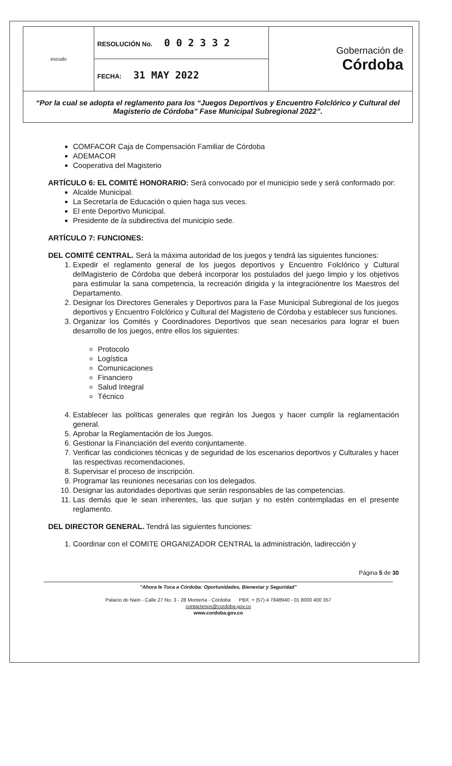| escudo | RESOLUCIÓN No. 0 0 2 3 3 2 | Gobernación de Córdoba |
| | FECHA: 31 MAY 2022 | |
| “Por la cual se adopta el reglamento para los “Juegos Deportivos y Encuentro Folclórico y Cultural del Magisterio de Córdoba” Fase Municipal Subregional 2022”. | | |
COMFACOR Caja de Compensación Familiar de Córdoba
ADEMACOR
Cooperativa del Magisterio
ARTÍCULO 6: EL COMITÉ HONORARIO: Será convocado por el municipio sede y será conformado por:
Alcalde Municipal.
La Secretaría de Educación o quien haga sus veces.
El ente Deportivo Municipal.
Presidente de la subdirectiva del municipio sede.
ARTÍCULO 7: FUNCIONES:
DEL COMITÉ CENTRAL. Será la máxima autoridad de los juegos y tendrá las siguientes funciones:
1. Expedir el reglamento general de los juegos deportivos y Encuentro Folclórico y Cultural delMagisterio de Córdoba que deberá incorporar los postulados del juego limpio y los objetivos para estimular la sana competencia, la recreación dirigida y la integraciónentre los Maestros del Departamento.
2. Designar los Directores Generales y Deportivos para la Fase Municipal Subregional de los juegos deportivos y Encuentro Folclórico y Cultural del Magisterio de Córdoba y establecer sus funciones.
3. Organizar los Comités y Coordinadores Deportivos que sean necesarios para lograr el buen desarrollo de los juegos, entre ellos los siguientes:
Protocolo
Logística
Comunicaciones
Financiero
Salud Integral
Técnico
4. Establecer las políticas generales que regirán los Juegos y hacer cumplir la reglamentación general.
5. Aprobar la Reglamentación de los Juegos.
6. Gestionar la Financiación del evento conjuntamente.
7. Verificar las condiciones técnicas y de seguridad de los escenarios deportivos y Culturales y hacer las respectivas recomendaciones.
8. Supervisar el proceso de inscripción.
9. Programar las reuniones necesarias con los delegados.
10. Designar las autoridades deportivas que serán responsables de las competencias.
11. Las demás que le sean inherentes, las que surjan y no estén contempladas en el presente reglamento.
DEL DIRECTOR GENERAL. Tendrá las siguientes funciones:
1. Coordinar con el COMITE ORGANIZADOR CENTRAL la administración, ladirección y
Página 5 de 30
"Ahora le Toca a Córdoba: Oportunidades, Bienestar y Seguridad"
Palacio de Naín - Calle 27 No. 3 - 28 Montería - Córdoba PBX: + (57) 4 7848940 - 01 8000 400 357
contactenos@cordoba.gov.co
www.cordoba.gov.co